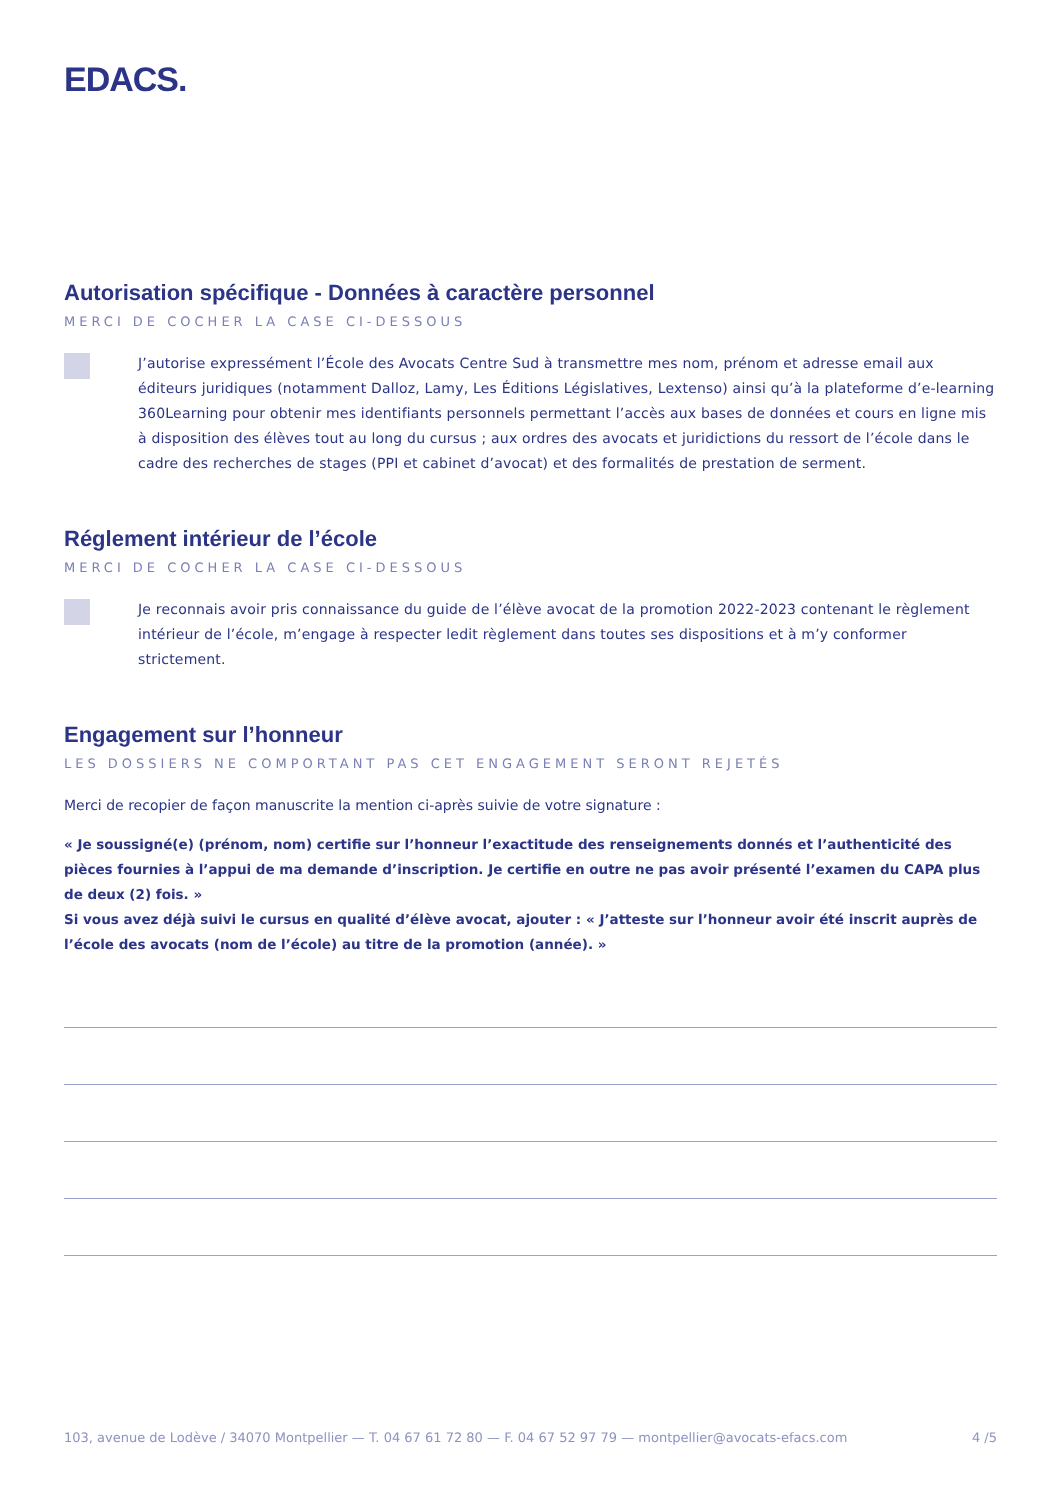EDACS.
Autorisation spécifique - Données à caractère personnel
MERCI DE COCHER LA CASE CI-DESSOUS
J’autorise expressément l’École des Avocats Centre Sud à transmettre mes nom, prénom et adresse email aux éditeurs juridiques (notamment Dalloz, Lamy, Les Éditions Législatives, Lextenso) ainsi qu’à la plateforme d’e-learning 360Learning pour obtenir mes identifiants personnels permettant l’accès aux bases de données et cours en ligne mis à disposition des élèves tout au long du cursus ; aux ordres des avocats et juridictions du ressort de l’école dans le cadre des recherches de stages (PPI et cabinet d’avocat) et des formalités de prestation de serment.
Réglement intérieur de l’école
MERCI DE COCHER LA CASE CI-DESSOUS
Je reconnais avoir pris connaissance du guide de l’élève avocat de la promotion 2022-2023 contenant le règlement intérieur de l’école, m’engage à respecter ledit règlement dans toutes ses dispositions et à m’y conformer strictement.
Engagement sur l’honneur
LES DOSSIERS NE COMPORTANT PAS CET ENGAGEMENT SERONT REJETÉS
Merci de recopier de façon manuscrite la mention ci-après suivie de votre signature :
« Je soussigné(e) (prénom, nom) certifie sur l’honneur l’exactitude des renseignements donnés et l’authenticité des pièces fournies à l’appui de ma demande d’inscription. Je certifie en outre ne pas avoir présenté l’examen du CAPA plus de deux (2) fois. »
Si vous avez déjà suivi le cursus en qualité d’élève avocat, ajouter : « J’atteste sur l’honneur avoir été inscrit auprès de l’école des avocats (nom de l’école) au titre de la promotion (année). »
103, avenue de Lodève / 34070 Montpellier — T. 04 67 61 72 80 — F. 04 67 52 97 79 — montpellier@avocats-efacs.com 4 /5